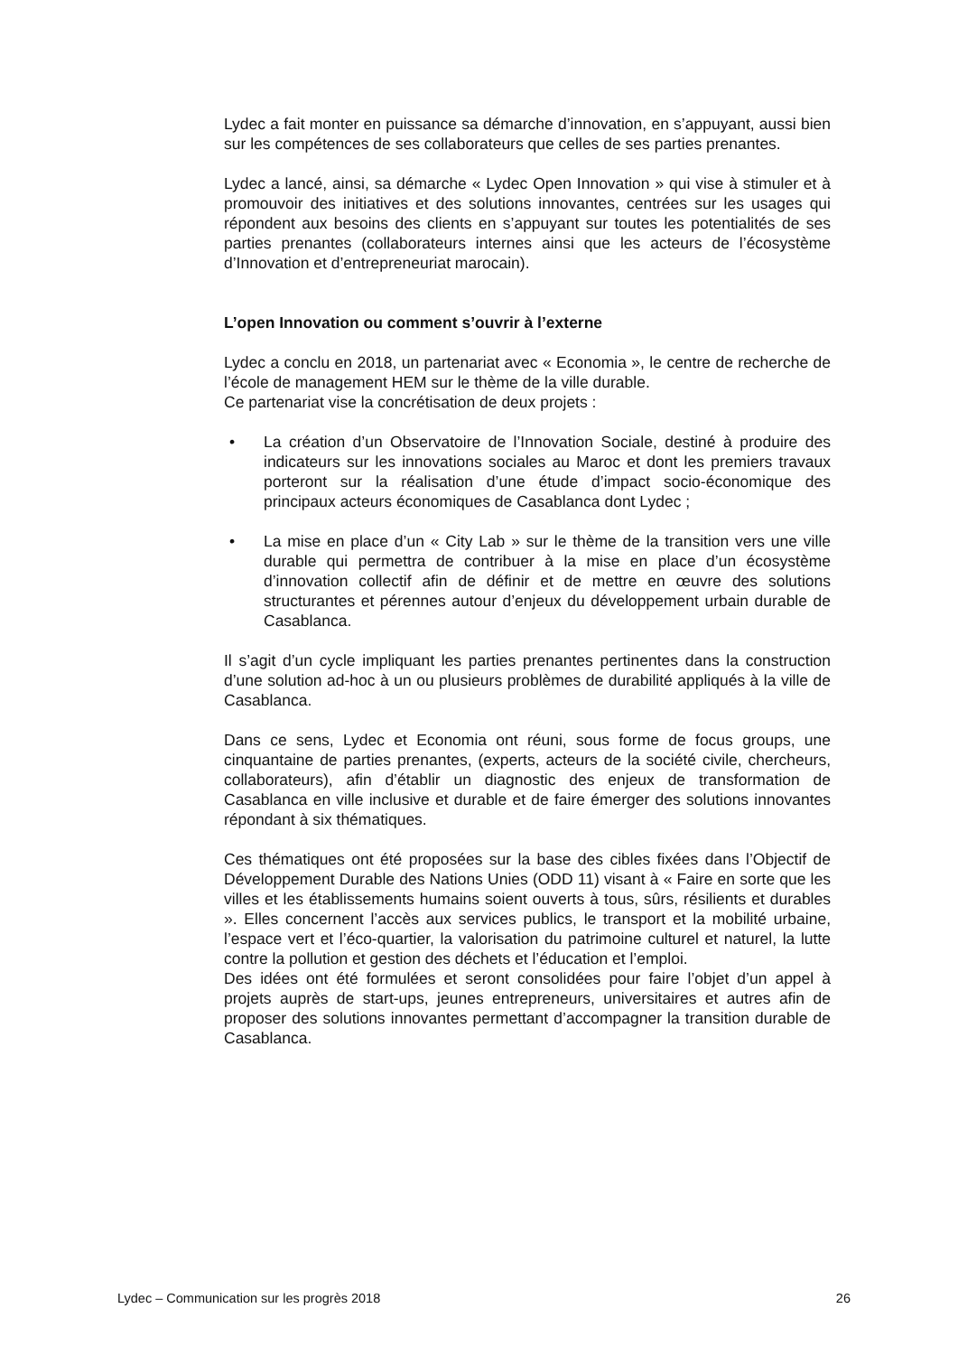Lydec a fait monter en puissance sa démarche d’innovation, en s’appuyant, aussi bien sur les compétences de ses collaborateurs que celles de ses parties prenantes.
Lydec a lancé, ainsi, sa démarche « Lydec Open Innovation » qui vise à stimuler et à promouvoir des initiatives et des solutions innovantes, centrées sur les usages qui répondent aux besoins des clients en s’appuyant sur toutes les potentialités de ses parties prenantes (collaborateurs internes ainsi que les acteurs de l’écosystème d’Innovation et d’entrepreneuriat marocain).
L’open Innovation ou comment s’ouvrir à l’externe
Lydec a conclu en 2018, un partenariat avec « Economia », le centre de recherche de l’école de management HEM sur le thème de la ville durable.
Ce partenariat vise la concrétisation de deux projets :
• La création d’un Observatoire de l’Innovation Sociale, destiné à produire des indicateurs sur les innovations sociales au Maroc et dont les premiers travaux porteront sur la réalisation d’une étude d’impact socio-économique des principaux acteurs économiques de Casablanca dont Lydec ;
• La mise en place d’un « City Lab » sur le thème de la transition vers une ville durable qui permettra de contribuer à la mise en place d’un écosystème d’innovation collectif afin de définir et de mettre en œuvre des solutions structurantes et pérennes autour d’enjeux du développement urbain durable de Casablanca.
Il s’agit d’un cycle impliquant les parties prenantes pertinentes dans la construction d’une solution ad-hoc à un ou plusieurs problèmes de durabilité appliqués à la ville de Casablanca.
Dans ce sens, Lydec et Economia ont réuni, sous forme de focus groups, une cinquantaine de parties prenantes, (experts, acteurs de la société civile, chercheurs, collaborateurs), afin d’établir un diagnostic des enjeux de transformation de Casablanca en ville inclusive et durable et de faire émerger des solutions innovantes répondant à six thématiques.
Ces thématiques ont été proposées sur la base des cibles fixées dans l’Objectif de Développement Durable des Nations Unies (ODD 11) visant à « Faire en sorte que les villes et les établissements humains soient ouverts à tous, sûrs, résilients et durables ». Elles concernent l’accès aux services publics, le transport et la mobilité urbaine, l’espace vert et l’éco-quartier, la valorisation du patrimoine culturel et naturel, la lutte contre la pollution et gestion des déchets et l’éducation et l’emploi.
Des idées ont été formulées et seront consolidées pour faire l’objet d’un appel à projets auprès de start-ups, jeunes entrepreneurs, universitaires et autres afin de proposer des solutions innovantes permettant d’accompagner la transition durable de Casablanca.
Lydec – Communication sur les progrès 2018 26